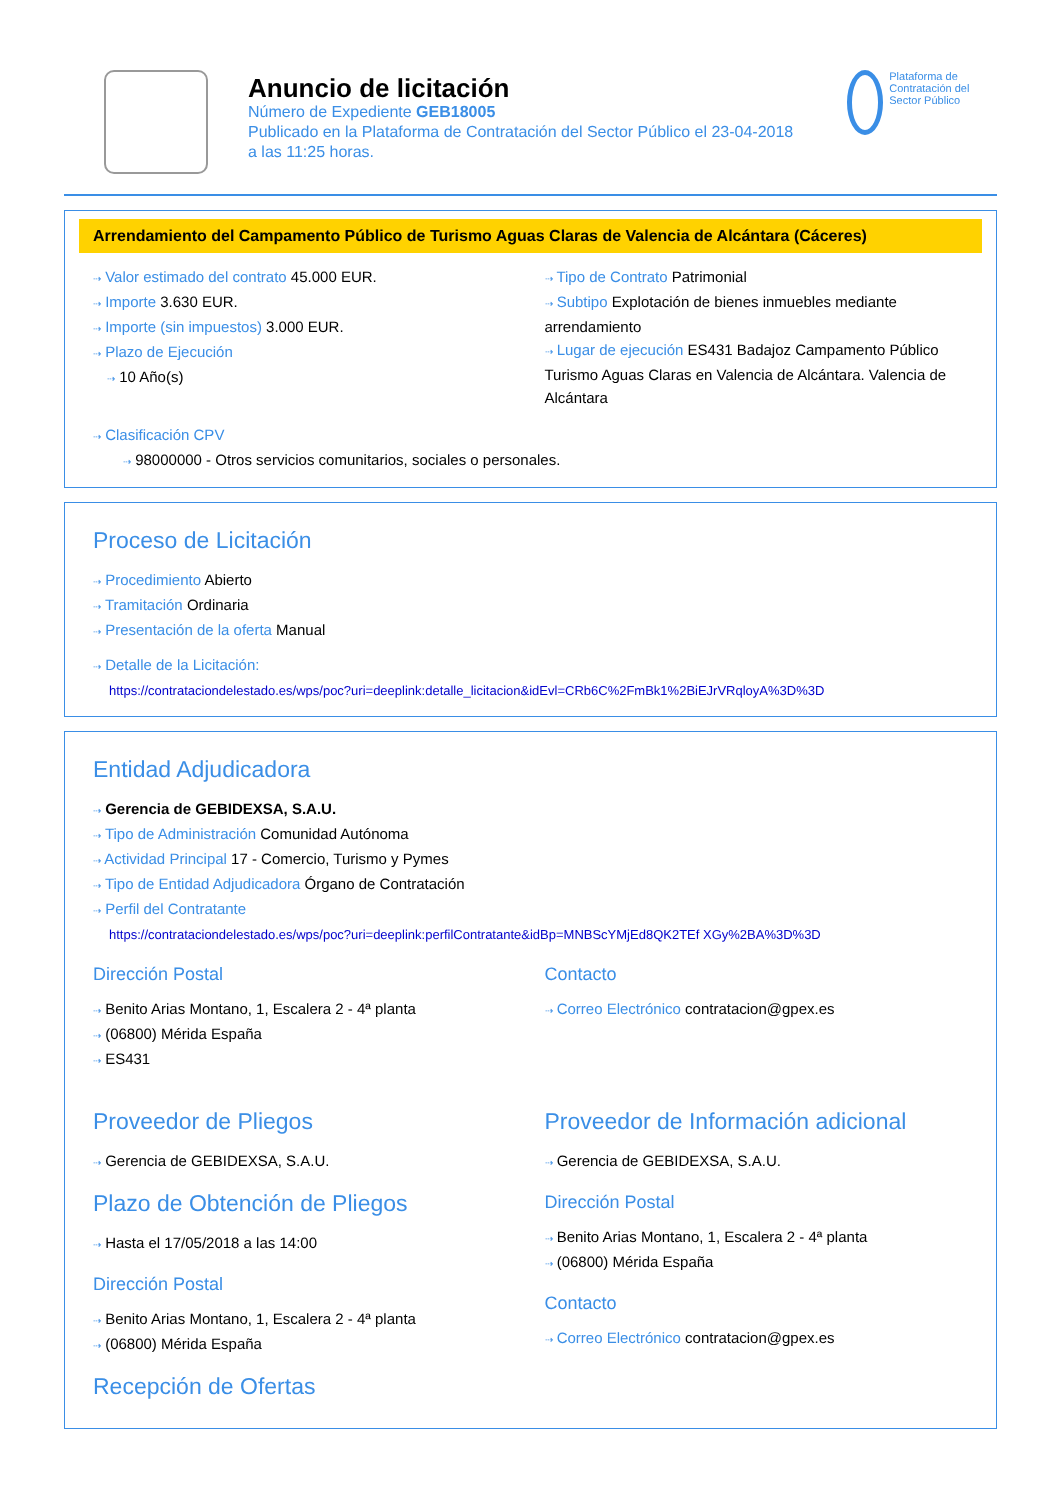Anuncio de licitación
Número de Expediente GEB18005
Publicado en la Plataforma de Contratación del Sector Público el 23-04-2018
a las 11:25 horas.
Plataforma de Contratación del Sector Público
Arrendamiento del Campamento Público de Turismo Aguas Claras de Valencia de Alcántara (Cáceres)
⇢ Valor estimado del contrato 45.000 EUR.
⇢ Importe 3.630 EUR.
⇢ Importe (sin impuestos) 3.000 EUR.
⇢ Plazo de Ejecución
⇢ 10 Año(s)
⇢ Tipo de Contrato Patrimonial
⇢ Subtipo Explotación de bienes inmuebles mediante arrendamiento
⇢ Lugar de ejecución ES431 Badajoz Campamento Público Turismo Aguas Claras en Valencia de Alcántara. Valencia de Alcántara
⇢ Clasificación CPV
⇢ 98000000 - Otros servicios comunitarios, sociales o personales.
Proceso de Licitación
⇢ Procedimiento Abierto
⇢ Tramitación Ordinaria
⇢ Presentación de la oferta Manual
⇢ Detalle de la Licitación:
https://contrataciondelestado.es/wps/poc?uri=deeplink:detalle_licitacion&idEvl=CRb6C%2FmBk1%2BiEJrVRqloyA%3D%3D
Entidad Adjudicadora
⇢ Gerencia de GEBIDEXSA, S.A.U.
⇢ Tipo de Administración Comunidad Autónoma
⇢ Actividad Principal 17 - Comercio, Turismo y Pymes
⇢ Tipo de Entidad Adjudicadora Órgano de Contratación
⇢ Perfil del Contratante
https://contrataciondelestado.es/wps/poc?uri=deeplink:perfilContratante&idBp=MNBScYMjEd8QK2TEf XGy%2BA%3D%3D
Dirección Postal
⇢ Benito Arias Montano, 1, Escalera 2 - 4ª planta
⇢ (06800) Mérida España
⇢ ES431
Contacto
⇢ Correo Electrónico contratacion@gpex.es
Proveedor de Pliegos
⇢ Gerencia de GEBIDEXSA, S.A.U.
Plazo de Obtención de Pliegos
⇢ Hasta el 17/05/2018 a las 14:00
Dirección Postal
⇢ Benito Arias Montano, 1, Escalera 2 - 4ª planta
⇢ (06800) Mérida España
Recepción de Ofertas
Proveedor de Información adicional
⇢ Gerencia de GEBIDEXSA, S.A.U.
Dirección Postal
⇢ Benito Arias Montano, 1, Escalera 2 - 4ª planta
⇢ (06800) Mérida España
Contacto
⇢ Correo Electrónico contratacion@gpex.es